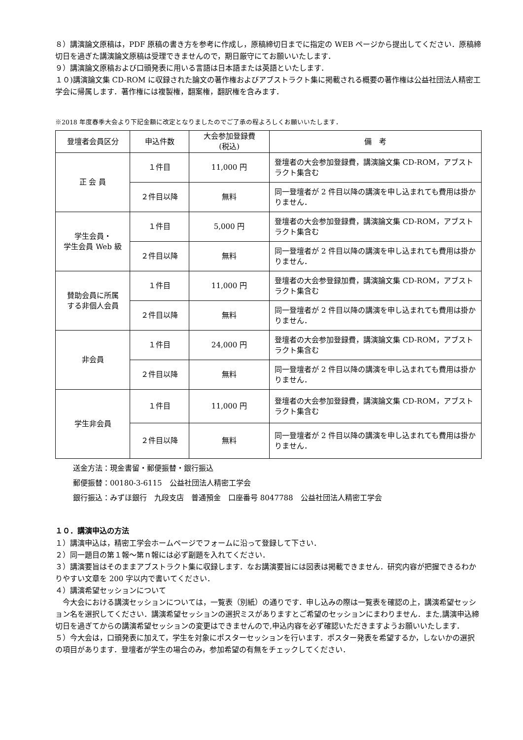８）講演論文原稿は，PDF 原稿の書き方を参考に作成し，原稿締切日までに指定の WEB ページから提出してください．原稿締切日を過ぎた講演論文原稿は受理できませんので，期日厳守にてお願いいたします．
９）講演論文原稿および口頭発表に用いる言語は日本語または英語といたします．
１０)講演論文集 CD-ROM に収録された論文の著作権およびアブストラクト集に掲載される概要の著作権は公益社団法人精密工学会に帰属します．著作権には複製権，翻案権，翻訳権を含みます．
※2018 年度春季大会より下記金額に改定となりましたのでご了承の程よろしくお願いいたします．
| 登壇者会員区分 | 申込件数 | 大会参加登録費 (税込) | 備 考 |
| --- | --- | --- | --- |
| 正 会 員 | １件目 | 11,000 円 | 登壇者の大会参加登録費，講演論文集 CD-ROM，アブストラクト集含む |
| | ２件目以降 | 無料 | 同一登壇者が 2 件目以降の講演を申し込まれても費用は掛かりません． |
| 学生会員・ 学生会員 Web 級 | １件目 | 5,000 円 | 登壇者の大会参加登録費，講演論文集 CD-ROM，アブストラクト集含む |
| | ２件目以降 | 無料 | 同一登壇者が 2 件目以降の講演を申し込まれても費用は掛かりません． |
| 賛助会員に所属 する非個人会員 | １件目 | 11,000 円 | 登壇者の大会参登録加費，講演論文集 CD-ROM，アブストラクト集含む |
| | ２件目以降 | 無料 | 同一登壇者が 2 件目以降の講演を申し込まれても費用は掛かりません． |
| 非会員 | １件目 | 24,000 円 | 登壇者の大会参加登録費，講演論文集 CD-ROM，アブストラクト集含む |
| | ２件目以降 | 無料 | 同一登壇者が 2 件目以降の講演を申し込まれても費用は掛かりません． |
| 学生非会員 | １件目 | 11,000 円 | 登壇者の大会参加登録費，講演論文集 CD-ROM，アブストラクト集含む |
| | ２件目以降 | 無料 | 同一登壇者が 2 件目以降の講演を申し込まれても費用は掛かりません． |
送金方法：現金書留・郵便振替・銀行振込
郵便振替：00180-3-6115　公益社団法人精密工学会
銀行振込：みずほ銀行　九段支店　普通預金　口座番号 8047788　公益社団法人精密工学会
１０．講演申込の方法
１）講演申込は，精密工学会ホームページでフォームに沿って登録して下さい．
２）同一題目の第１報～第ｎ報には必ず副題を入れてください．
３）講演要旨はそのままアブストラクト集に収録します．なお講演要旨には図表は掲載できません．研究内容が把握できるわかりやすい文章を 200 字以内で書いてください．
４）講演希望セッションについて
　今大会における講演セッションについては，一覧表（別紙）の通りです．申し込みの際は一覧表を確認の上，講演希望セッション名を選択してください．講演希望セッションの選択ミスがありますとご希望のセッションにまわりません．また,講演申込締切日を過ぎてからの講演希望セッションの変更はできませんので,申込内容を必ず確認いただきますようお願いいたします．
５）今大会は，口頭発表に加えて，学生を対象にポスターセッションを行います．ポスター発表を希望するか，しないかの選択の項目があります．登壇者が学生の場合のみ，参加希望の有無をチェックしてください．